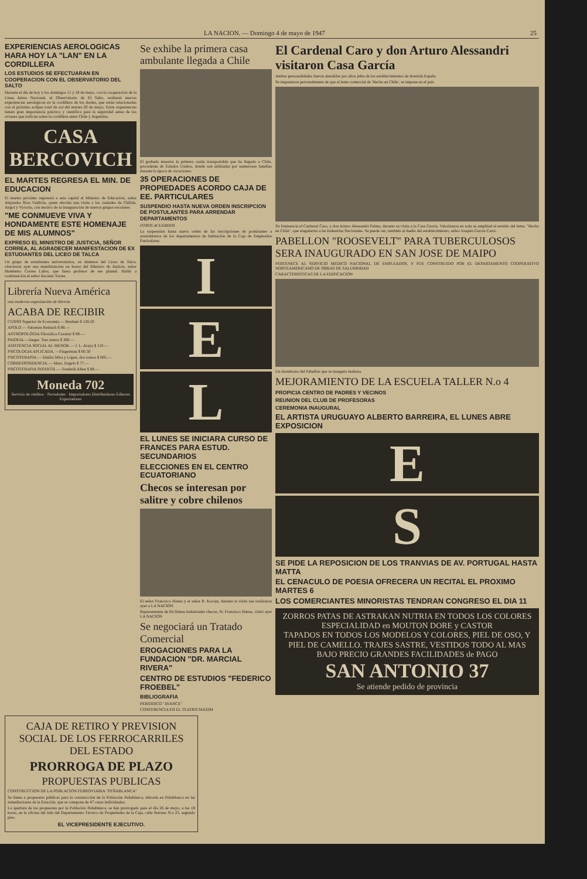LA NACION. — Domingo 4 de mayo de 1947 25
EXPERIENCIAS AEROLOGICAS HARA HOY LA "LAN" EN LA CORDILLERA
LOS ESTUDIOS SE EFECTUARAN EN COOPERACION CON EL OBSERVATORIO DEL SALTO
Durante el día de hoy y los domingos 11 y 18 de mayo, con la cooperación de la Línea Aérea Nacional, el Observatorio de El Salto, realizará nuevas experiencias aerológicas en la cordillera de los Andes, que están relacionadas con el próximo eclipse total de sol del martes 20 de mayo. Estas experiencias tienen gran importancia práctica y científica para la seguridad aérea de los aviones que trafican sobre la cordillera entre Chile y Argentina.
CASA BERCOVICH
EL MARTES REGRESA EL MIN. DE EDUCACION
El martes próximo regresará a esta capital el Ministro de Educación, señor Alejandro Ríos Valdivia, quien efectúa una visita a las ciudades de Chillán, Angol y Victoria, con motivo de la inauguración de nuevos grupos escolares.
"ME CONMUEVE VIVA Y HONDAMENTE ESTE HOMENAJE DE MIS ALUMNOS"
EXPRESO EL MINISTRO DE JUSTICIA, SEÑOR CORREA, AL AGRADECER MANIFESTACION DE EX ESTUDIANTES DEL LICEO DE TALCA
Un grupo de estudiantes universitarios, ex alumnos del Liceo de Talca, ofrecieron ayer una manifestación en honor del Ministro de Justicia, señor Humberto Correa Labra, que fuera profesor de ese plantel. Habló a continuación el señor Ascanio Torres.
Librería Nueva América
una moderna organización de librería
ACABA DE RECIBIR
CURSO Superior de Economía.— Benham $ 126.50
APOLO.— Salomón Reinach $ 88.—
ANTROPOLOGIA Filosófica Cassirer $ 88.—
PAIDEIA.—Jaeger. Tres tomos $ 360.—
ASISTENCIA SOCIAL AL MENOR.— J. L. Araya $ 110.—
PSICOLOGIA APLICADA. —Fingerman $ 60.50
PSICOTERAPIA.— Emilio Mira y López, dos tomos $ 605.—
CORRESPONDENCIA.— Marx, Engels $ 77.—
PSICOTERAPIA INFANTIL.— Frederik Allen $ 88.—
Moneda 702
Servicio de créditos · Novedades · Importadores Distribuidores Editores Exportadores
Se exhibe la primera casa ambulante llegada a Chile
El grabado muestra la primera casita transportable que ha llegado a Chile, procedente de Estados Unidos, donde son utilizadas por numerosas familias durante la época de vacaciones.
35 OPERACIONES DE PROPIEDADES ACORDO CAJA DE EE. PARTICULARES
SUSPENDIO HASTA NUEVA ORDEN INSCRIPCION DE POSTULANTES PARA ARRENDAR DEPARTAMENTOS
OTROS ACUERDOS
La suspensión hasta nueva orden de las inscripciones de postulantes a arrendatarios de los departamentos de habitación de la Caja de Empleados Particulares.
I
E
L
EL LUNES SE INICIARA CURSO DE FRANCES PARA ESTUD. SECUNDARIOS
ELECCIONES EN EL CENTRO ECUATORIANO
Checos se interesan por salitre y cobre chilenos
El señor Francisco Hanus y el señor B. Kocian, durante la visita sue realizaron ayer a LA NACION.
Representante de 64 firmas industriales checas, Sr. Francisco Hanus, visitó ayer LA NACION
Se negociará un Tratado Comercial
EROGACIONES PARA LA FUNDACION "DR. MARCIAL RIVERA"
CENTRO DE ESTUDIOS "FEDERICO FROEBEL"
BIBLIOGRAFIA
PERIODICO "AVANCE"
CONFERENCIA EN EL TEATRO MAXIM
El Cardenal Caro y don Arturo Alessandri visitaron Casa García
Ambas personalidades fueron atendidas por altos jefes de los establecimientos de Avenida España
Se impusieron personalmente de que el lema comercial de 'Hecho en Chile', se impone en el país
Su Eminencia el Cardenal Caro, y don Arturo Alessandri Palma, durante su visita a la Casa García. Valorizaron en toda su amplitud el sentido del lema, "Hecho en Chile", que singulariza a las Industrias Nacionales. Se puede ver, también al dueño del establecimiento, señor Joaquín García Carro.
PABELLON "ROOSEVELT" PARA TUBERCULOSOS SERA INAUGURADO EN SAN JOSE DE MAIPO
PERTENECE AL SERVICIO MEDICO NACIONAL DE EMPLEADOS, Y FUE CONSTRUIDO POR EL DEPARTAMENTO COOPERATIVO NORTEAMERICANO DE OBRAS DE SALUBRIDAD
CARACTERISTICAS DE LA EDIFICACION
Un dormitorio del Pabellón que se inaugura mañana.
MEJORAMIENTO DE LA ESCUELA TALLER N.o 4
PROPICIA CENTRO DE PADRES Y VECINOS
REUNION DEL CLUB DE PROFESORAS
CEREMONIA INAUGURAL
EL ARTISTA URUGUAYO ALBERTO BARREIRA, EL LUNES ABRE EXPOSICION
E
S
SE PIDE LA REPOSICION DE LOS TRANVIAS DE AV. PORTUGAL HASTA MATTA
EL CENACULO DE POESIA OFRECERA UN RECITAL EL PROXIMO MARTES 6
LOS COMERCIANTES MINORISTAS TENDRAN CONGRESO EL DIA 11
ZORROS PATAS DE ASTRAKAN NUTRIA EN TODOS LOS COLORES
ESPECIALIDAD en MOUTON DORE y CASTOR
TAPADOS EN TODOS LOS MODELOS Y COLORES, PIEL DE OSO, Y PIEL DE CAMELLO. TRAJES SASTRE, VESTIDOS TODO AL MAS BAJO PRECIO GRANDES FACILIDADES de PAGO
SAN ANTONIO 37
Se atiende pedido de provincia
CAJA DE RETIRO Y PREVISION SOCIAL DE LOS FERROCARRILES DEL ESTADO
PRORROGA DE PLAZO
PROPUESTAS PUBLICAS
CONSTRUCCION DE LA POBLACION FERROVIARIA "PEÑABLANCA"
Se llama a propuestas públicas para la construcción de la Población Peñablanca, ubicada en Peñablanca en las inmediaciones de la Estación, que se compone de 47 casas individuales.
La apertura de las propuestas por la Población Peñablanca, se han prorrogado para el día 26 de mayo, a las 18 horas, en la oficina del Jefe del Departamento Técnico de Propiedades de la Caja, calle Serrano N.o 23, segundo piso.
EL VICEPRESIDENTE EJECUTIVO.